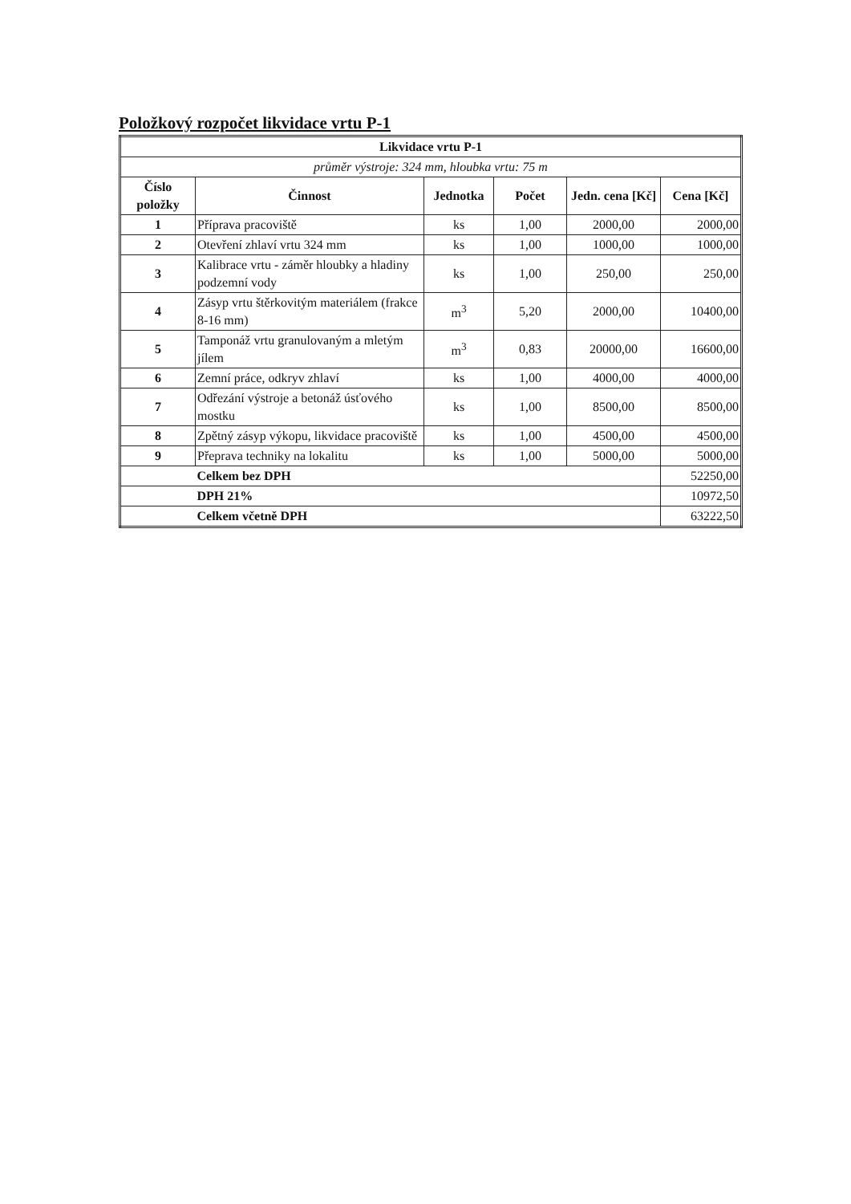Položkový rozpočet likvidace vrtu P-1
| Likvidace vrtu P-1 | | | | | |
| --- | --- | --- | --- | --- | --- |
| průměr výstroje: 324 mm, hloubka vrtu: 75 m | | | | | |
| Číslo položky | Činnost | Jednotka | Počet | Jedn. cena [Kč] | Cena [Kč] |
| 1 | Příprava pracoviště | ks | 1,00 | 2000,00 | 2000,00 |
| 2 | Otevření zhlaví vrtu 324 mm | ks | 1,00 | 1000,00 | 1000,00 |
| 3 | Kalibrace vrtu - záměr hloubky a hladiny podzemní vody | ks | 1,00 | 250,00 | 250,00 |
| 4 | Zásyp vrtu štěrkovitým materiálem (frakce 8-16 mm) | m<sup>3</sup> | 5,20 | 2000,00 | 10400,00 |
| 5 | Tamponáž vrtu granulovaným a mletým jílem | m<sup>3</sup> | 0,83 | 20000,00 | 16600,00 |
| 6 | Zemní práce, odkryv zhlaví | ks | 1,00 | 4000,00 | 4000,00 |
| 7 | Odřezání výstroje a betonáž úsťového mostku | ks | 1,00 | 8500,00 | 8500,00 |
| 8 | Zpětný zásyp výkopu, likvidace pracoviště | ks | 1,00 | 4500,00 | 4500,00 |
| 9 | Přeprava techniky na lokalitu | ks | 1,00 | 5000,00 | 5000,00 |
| | Celkem bez DPH | | | | 52250,00 |
| | DPH 21% | | | | 10972,50 |
| | Celkem včetně DPH | | | | 63222,50 |